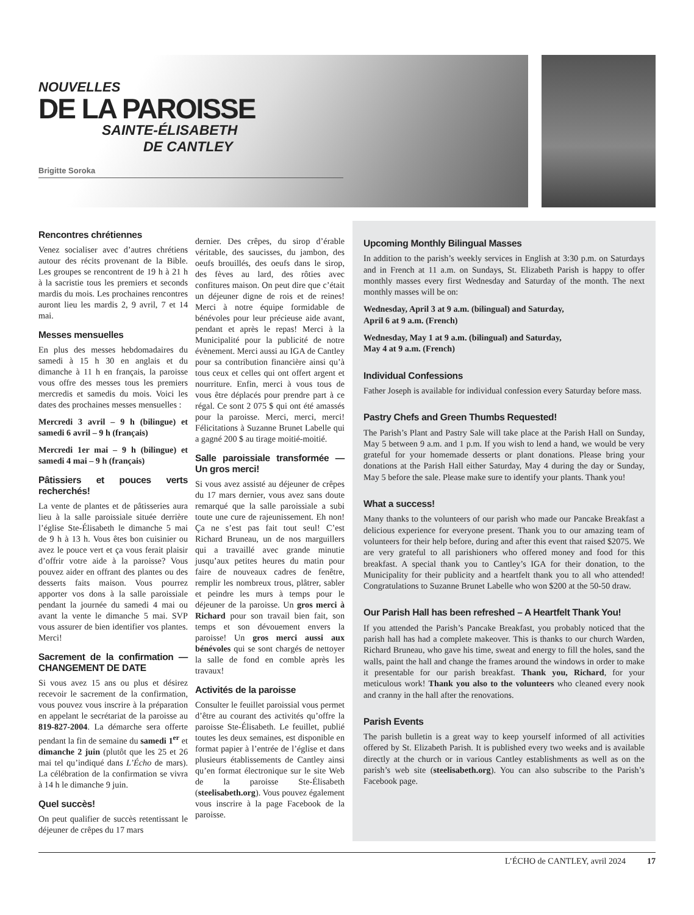NOUVELLES
DE LA PAROISSE
SAINTE-ÉLISABETH
DE CANTLEY
Brigitte Soroka
Rencontres chrétiennes
Venez socialiser avec d’autres chrétiens autour des récits provenant de la Bible. Les groupes se rencontrent de 19 h à 21 h à la sacristie tous les premiers et seconds mardis du mois. Les prochaines rencontres auront lieu les mardis 2, 9 avril, 7 et 14 mai.
Messes mensuelles
En plus des messes hebdomadaires du samedi à 15 h 30 en anglais et du dimanche à 11 h en français, la paroisse vous offre des messes tous les premiers mercredis et samedis du mois. Voici les dates des prochaines messes mensuelles :
Mercredi 3 avril – 9 h (bilingue) et samedi 6 avril – 9 h (français)
Mercredi 1er mai – 9 h (bilingue) et samedi 4 mai – 9 h (français)
Pâtissiers et pouces verts recherchés!
La vente de plantes et de pâtisseries aura lieu à la salle paroissiale située derrière l’église Ste-Élisabeth le dimanche 5 mai de 9 h à 13 h. Vous êtes bon cuisinier ou avez le pouce vert et ça vous ferait plaisir d’offrir votre aide à la paroisse? Vous pouvez aider en offrant des plantes ou des desserts faits maison. Vous pourrez apporter vos dons à la salle paroissiale pendant la journée du samedi 4 mai ou avant la vente le dimanche 5 mai. SVP vous assurer de bien identifier vos plantes. Merci!
Sacrement de la confirmation — CHANGEMENT DE DATE
Si vous avez 15 ans ou plus et désirez recevoir le sacrement de la confirmation, vous pouvez vous inscrire à la préparation en appelant le secrétariat de la paroisse au 819-827-2004. La démarche sera offerte pendant la fin de semaine du samedi 1<sup>er</sup> et dimanche 2 juin (plutôt que les 25 et 26 mai tel qu’indiqué dans L’Écho de mars). La célébration de la confirmation se vivra à 14 h le dimanche 9 juin.
Quel succès!
On peut qualifier de succès retentissant le déjeuner de crêpes du 17 mars
dernier. Des crêpes, du sirop d’érable véritable, des saucisses, du jambon, des oeufs brouillés, des oeufs dans le sirop, des fèves au lard, des rôties avec confitures maison. On peut dire que c’était un déjeuner digne de rois et de reines! Merci à notre équipe formidable de bénévoles pour leur précieuse aide avant, pendant et après le repas! Merci à la Municipalité pour la publicité de notre évènement. Merci aussi au IGA de Cantley pour sa contribution financière ainsi qu’à tous ceux et celles qui ont offert argent et nourriture. Enfin, merci à vous tous de vous être déplacés pour prendre part à ce régal. Ce sont 2 075 $ qui ont été amassés pour la paroisse. Merci, merci, merci! Félicitations à Suzanne Brunet Labelle qui a gagné 200 $ au tirage moitié-moitié.
Salle paroissiale transformée — Un gros merci!
Si vous avez assisté au déjeuner de crêpes du 17 mars dernier, vous avez sans doute remarqué que la salle paroissiale a subi toute une cure de rajeunissement. Eh non! Ça ne s’est pas fait tout seul! C’est Richard Bruneau, un de nos marguillers qui a travaillé avec grande minutie jusqu’aux petites heures du matin pour faire de nouveaux cadres de fenêtre, remplir les nombreux trous, plâtrer, sabler et peindre les murs à temps pour le déjeuner de la paroisse. Un gros merci à Richard pour son travail bien fait, son temps et son dévouement envers la paroisse! Un gros merci aussi aux bénévoles qui se sont chargés de nettoyer la salle de fond en comble après les travaux!
Activités de la paroisse
Consulter le feuillet paroissial vous permet d’être au courant des activités qu’offre la paroisse Ste-Élisabeth. Le feuillet, publié toutes les deux semaines, est disponible en format papier à l’entrée de l’église et dans plusieurs établissements de Cantley ainsi qu’en format électronique sur le site Web de la paroisse Ste-Élisabeth (steelisabeth.org). Vous pouvez également vous inscrire à la page Facebook de la paroisse.
Upcoming Monthly Bilingual Masses
In addition to the parish’s weekly services in English at 3:30 p.m. on Saturdays and in French at 11 a.m. on Sundays, St. Elizabeth Parish is happy to offer monthly masses every first Wednesday and Saturday of the month. The next monthly masses will be on:
Wednesday, April 3 at 9 a.m. (bilingual) and Saturday,
April 6 at 9 a.m. (French)
Wednesday, May 1 at 9 a.m. (bilingual) and Saturday,
May 4 at 9 a.m. (French)
Individual Confessions
Father Joseph is available for individual confession every Saturday before mass.
Pastry Chefs and Green Thumbs Requested!
The Parish’s Plant and Pastry Sale will take place at the Parish Hall on Sunday, May 5 between 9 a.m. and 1 p.m. If you wish to lend a hand, we would be very grateful for your homemade desserts or plant donations. Please bring your donations at the Parish Hall either Saturday, May 4 during the day or Sunday, May 5 before the sale. Please make sure to identify your plants. Thank you!
What a success!
Many thanks to the volunteers of our parish who made our Pancake Breakfast a delicious experience for everyone present. Thank you to our amazing team of volunteers for their help before, during and after this event that raised $2075. We are very grateful to all parishioners who offered money and food for this breakfast. A special thank you to Cantley’s IGA for their donation, to the Municipality for their publicity and a heartfelt thank you to all who attended! Congratulations to Suzanne Brunet Labelle who won $200 at the 50-50 draw.
Our Parish Hall has been refreshed – A Heartfelt Thank You!
If you attended the Parish’s Pancake Breakfast, you probably noticed that the parish hall has had a complete makeover. This is thanks to our church Warden, Richard Bruneau, who gave his time, sweat and energy to fill the holes, sand the walls, paint the hall and change the frames around the windows in order to make it presentable for our parish breakfast. Thank you, Richard, for your meticulous work! Thank you also to the volunteers who cleaned every nook and cranny in the hall after the renovations.
Parish Events
The parish bulletin is a great way to keep yourself informed of all activities offered by St. Elizabeth Parish. It is published every two weeks and is available directly at the church or in various Cantley establishments as well as on the parish’s web site (steelisabeth.org). You can also subscribe to the Parish’s Facebook page.
L’ÉCHO de CANTLEY, avril 2024 17